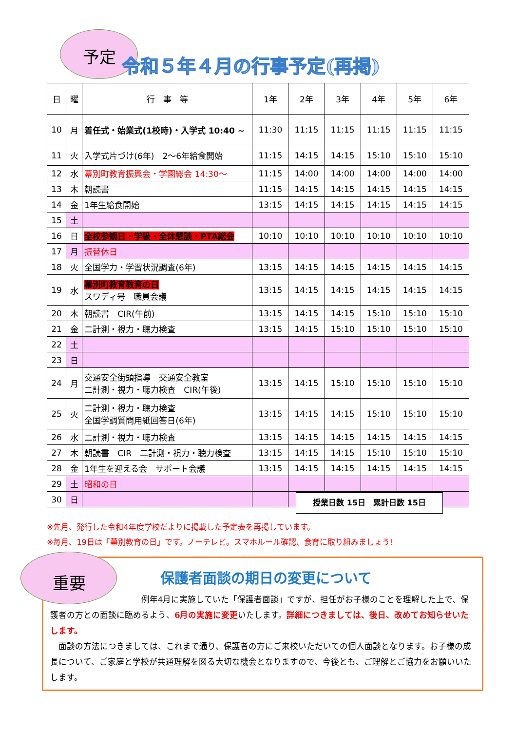予定 令和５年４月の行事予定(再掲)
| 日 | 曜 | 行 事 等 | 1年 | 2年 | 3年 | 4年 | 5年 | 6年 |
| --- | --- | --- | --- | --- | --- | --- | --- | --- |
| 10 | 月 | 着任式・始業式(1校時)・入学式 10:40 ~ | 11:30 | 11:15 | 11:15 | 11:15 | 11:15 | 11:15 |
| 11 | 火 | 入学式片づけ(6年) 2～6年給食開始 | 11:15 | 14:15 | 14:15 | 15:10 | 15:10 | 15:10 |
| 12 | 水 | 幕別町教育振興会・学園総会 14:30～ | 11:15 | 14:00 | 14:00 | 14:00 | 14:00 | 14:00 |
| 13 | 木 | 朝読書 | 11:15 | 14:15 | 14:15 | 14:15 | 14:15 | 14:15 |
| 14 | 金 | 1年生給食開始 | 13:15 | 14:15 | 14:15 | 14:15 | 14:15 | 14:15 |
| 15 | 土 | | | | | | | |
| 16 | 日 | 全校参観日・学級・全体懇談・PTA総会 | 10:10 | 10:10 | 10:10 | 10:10 | 10:10 | 10:10 |
| 17 | 月 | 振替休日 | | | | | | |
| 18 | 火 | 全国学力・学習状況調査(6年) | 13:15 | 14:15 | 14:15 | 14:15 | 14:15 | 14:15 |
| 19 | 水 | 幕別町教育教育の日 スワディ号 職員会議 | 13:15 | 14:15 | 14:15 | 14:15 | 14:15 | 14:15 |
| 20 | 木 | 朝読書 CIR(午前) | 13:15 | 14:15 | 14:15 | 15:10 | 15:10 | 15:10 |
| 21 | 金 | 二計測・視力・聴力検査 | 13:15 | 14:15 | 15:10 | 15:10 | 15:10 | 15:10 |
| 22 | 土 | | | | | | | |
| 23 | 日 | | | | | | | |
| 24 | 月 | 交通安全街頭指導 交通安全教室 二計測・視力・聴力検査 CIR(午後) | 13:15 | 14:15 | 15:10 | 15:10 | 15:10 | 15:10 |
| 25 | 火 | 二計測・視力・聴力検査 全国学調質問用紙回答日(6年) | 13:15 | 14:15 | 14:15 | 15:10 | 15:10 | 15:10 |
| 26 | 水 | 二計測・視力・聴力検査 | 13:15 | 14:15 | 14:15 | 14:15 | 14:15 | 14:15 |
| 27 | 木 | 朝読書 CIR 二計測・視力・聴力検査 | 13:15 | 14:15 | 14:15 | 15:10 | 15:10 | 15:10 |
| 28 | 金 | 1年生を迎える会 サポート会議 | 13:15 | 14:15 | 14:15 | 14:15 | 14:15 | 14:15 |
| 29 | 土 | 昭和の日 | | | | | | |
| 30 | 日 | | | | | | | |
授業日数 15日　累計日数 15日
※先月、発行した令和4年度学校だよりに掲載した予定表を再掲しています。
※毎月、19日は「幕別教育の日」です。ノーテレビ。スマホルール確認、食育に取り組みましょう!
保護者面談の期日の変更について
　　　　　　　　　　　例年4月に実施していた「保護者面談」ですが、担任がお子様のことを理解した上で、保護者の方との面談に臨めるよう、6月の実施に変更いたします。詳細につきましては、後日、改めてお知らせいたします。
　面談の方法につきましては、これまで通り、保護者の方にご来校いただいての個人面談となります。お子様の成長について、ご家庭と学校が共通理解を図る大切な機会となりますので、今後とも、ご理解とご協力をお願いいたします。
重要